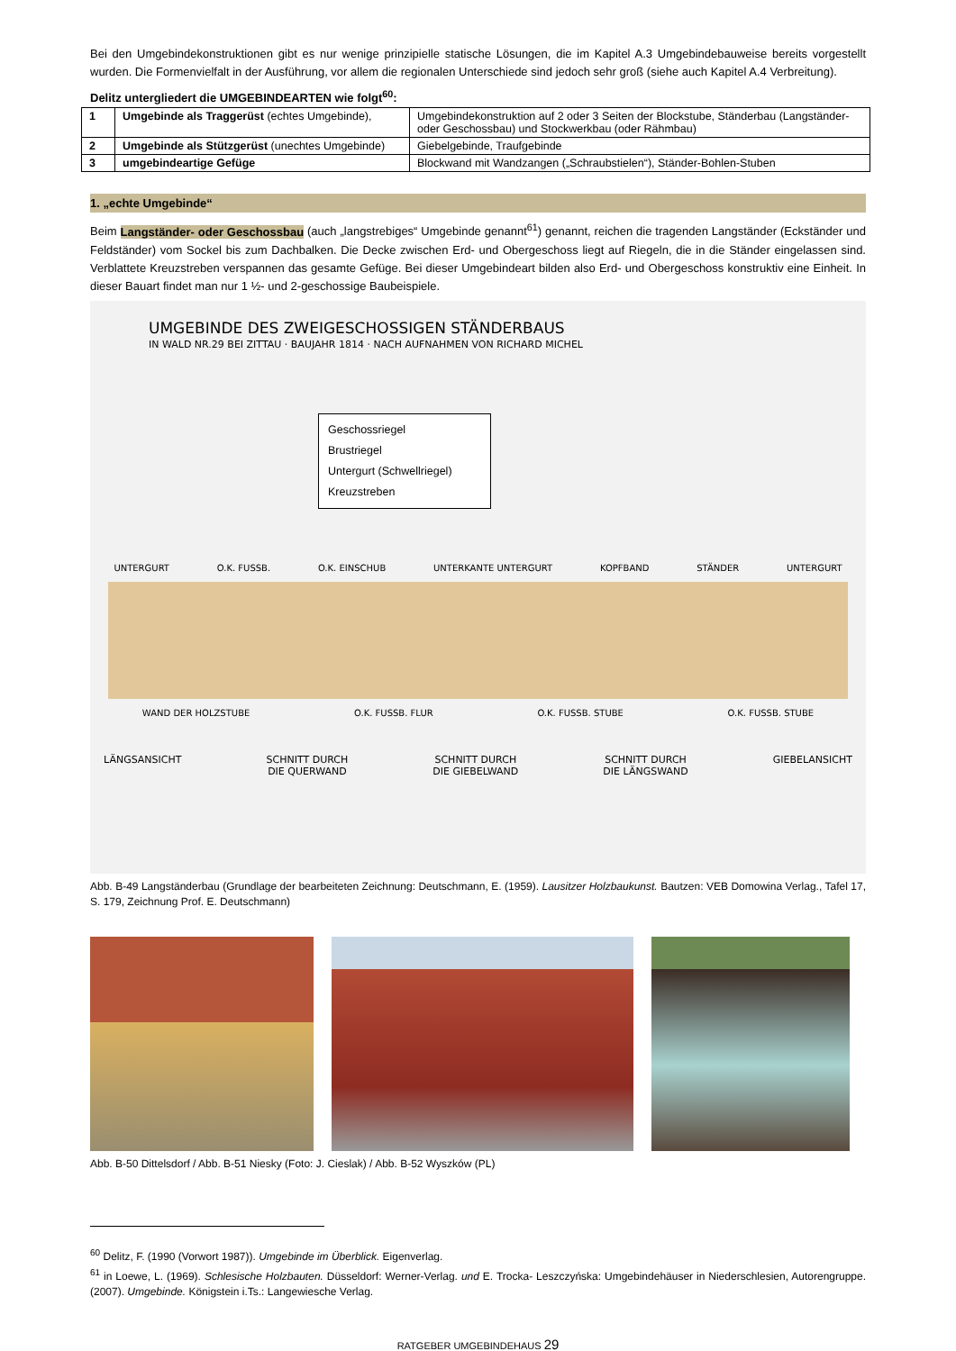Bei den Umgebindekonstruktionen gibt es nur wenige prinzipielle statische Lösungen, die im Kapitel A.3 Umgebindebauweise bereits vorgestellt wurden. Die Formenvielfalt in der Ausführung, vor allem die regionalen Unterschiede sind jedoch sehr groß (siehe auch Kapitel A.4 Verbreitung).
Delitz untergliedert die UMGEBINDEARTEN wie folgt<sup>60</sup>:
| 1 | Umgebinde als Traggerüst (echtes Umgebinde), | Umgebindekonstruktion auf 2 oder 3 Seiten der Blockstube, Ständerbau (Langständer- oder Geschossbau) und Stockwerkbau (oder Rähmbau) |
| 2 | Umgebinde als Stützgerüst (unechtes Umgebinde) | Giebelgebinde, Traufgebinde |
| 3 | umgebindeartige Gefüge | Blockwand mit Wandzangen („Schraubstielen“), Ständer-Bohlen-Stuben |
1. „echte Umgebinde“
Beim Langständer- oder Geschossbau (auch „langstrebiges“ Umgebinde genannt<sup>61</sup>) genannt, reichen die tragenden Langständer (Eckständer und Feldständer) vom Sockel bis zum Dachbalken. Die Decke zwischen Erd- und Obergeschoss liegt auf Riegeln, die in die Ständer eingelassen sind. Verblattete Kreuzstreben verspannen das gesamte Gefüge. Bei dieser Umgebindeart bilden also Erd- und Obergeschoss konstruktiv eine Einheit. In dieser Bauart findet man nur 1 ½- und 2-geschossige Baubeispiele.
UMGEBINDE DES ZWEIGESCHOSSIGEN STÄNDERBAUS
IN WALD NR.29 BEI ZITTAU · BAUJAHR 1814 · NACH AUFNAHMEN VON RICHARD MICHEL
Geschossriegel
Brustriegel
Untergurt (Schwellriegel)
Kreuzstreben
UNTERGURT O.K. FUSSB. O.K. EINSCHUB UNTERKANTE UNTERGURT KOPFBAND STÄNDER UNTERGURT
WAND DER HOLZSTUBE O.K. FUSSB. FLUR O.K. FUSSB. STUBE O.K. FUSSB. STUBE
LÄNGSANSICHT SCHNITT DURCH
DIE QUERWAND SCHNITT DURCH
DIE GIEBELWAND SCHNITT DURCH
DIE LÄNGSWAND GIEBELANSICHT
Abb. B-49 Langständerbau (Grundlage der bearbeiteten Zeichnung: Deutschmann, E. (1959). Lausitzer Holzbaukunst. Bautzen: VEB Domowina Verlag., Tafel 17, S. 179, Zeichnung Prof. E. Deutschmann)
Abb. B-50 Dittelsdorf / Abb. B-51 Niesky (Foto: J. Cieslak) / Abb. B-52 Wyszków (PL)
<sup>60</sup> Delitz, F. (1990 (Vorwort 1987)). Umgebinde im Überblick. Eigenverlag.
<sup>61</sup> in Loewe, L. (1969). Schlesische Holzbauten. Düsseldorf: Werner-Verlag. und E. Trocka- Leszczyńska: Umgebindehäuser in Niederschlesien, Autorengruppe. (2007). Umgebinde. Königstein i.Ts.: Langewiesche Verlag.
RATGEBER UMGEBINDEHAUS 29